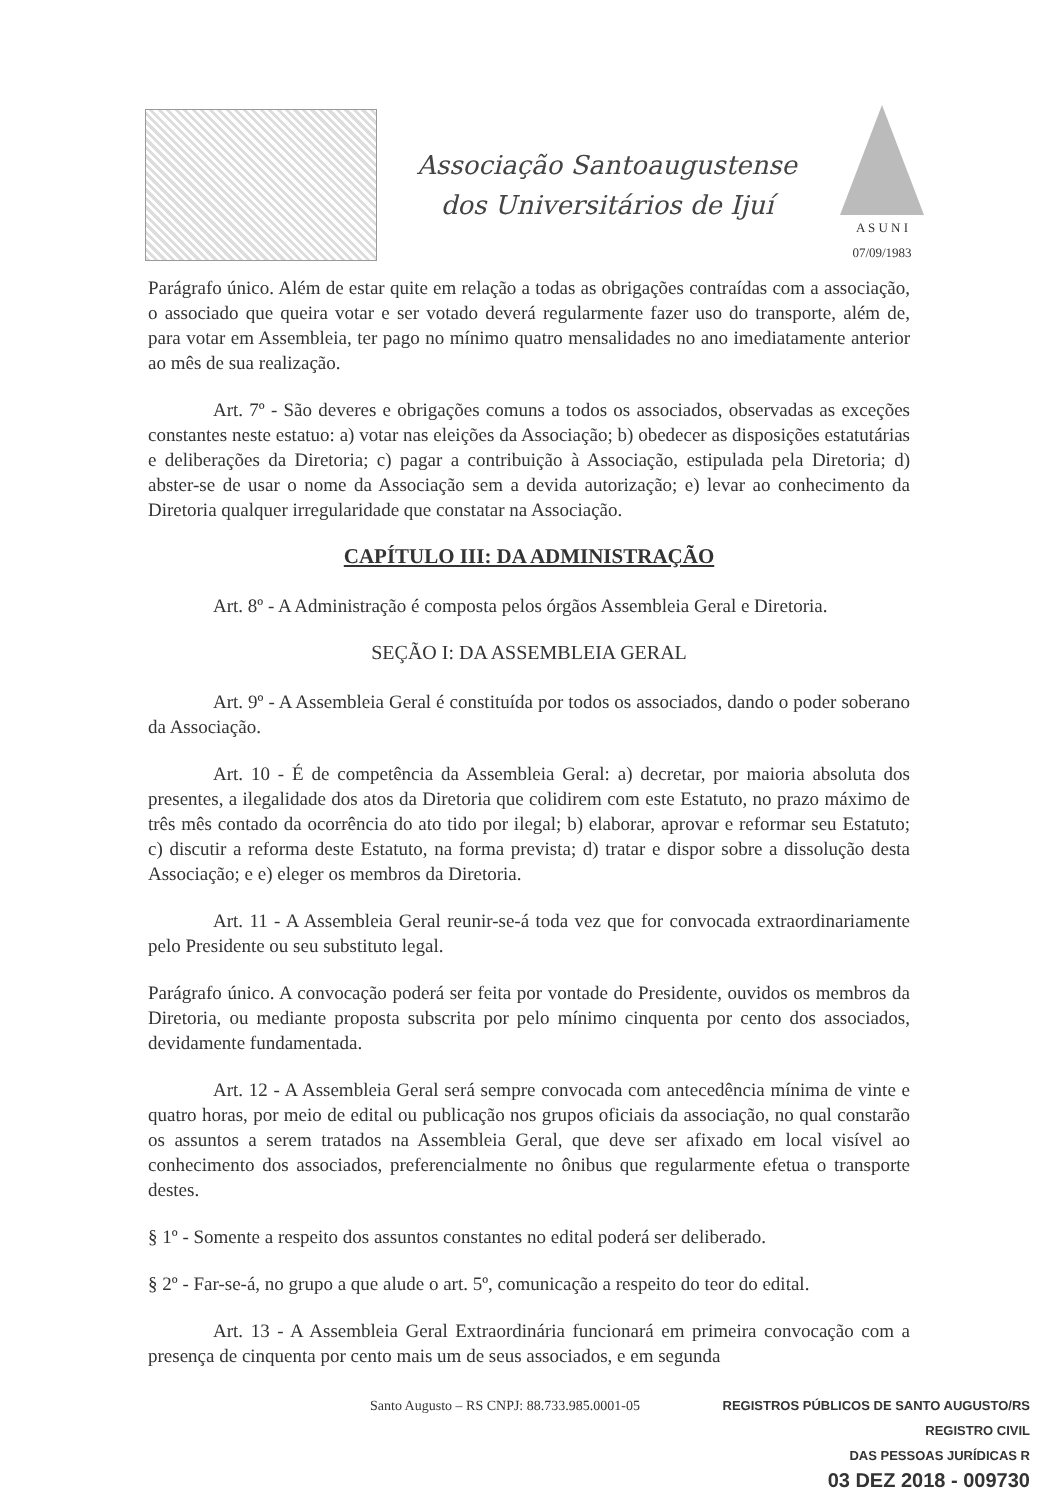Associação Santoaugustense
dos Universitários de Ijuí
A S U N I
07/09/1983
Parágrafo único. Além de estar quite em relação a todas as obrigações contraídas com a associação, o associado que queira votar e ser votado deverá regularmente fazer uso do transporte, além de, para votar em Assembleia, ter pago no mínimo quatro mensalidades no ano imediatamente anterior ao mês de sua realização.
Art. 7º - São deveres e obrigações comuns a todos os associados, observadas as exceções constantes neste estatuo: a) votar nas eleições da Associação; b) obedecer as disposições estatutárias e deliberações da Diretoria; c) pagar a contribuição à Associação, estipulada pela Diretoria; d) abster-se de usar o nome da Associação sem a devida autorização; e) levar ao conhecimento da Diretoria qualquer irregularidade que constatar na Associação.
CAPÍTULO III: DA ADMINISTRAÇÃO
Art. 8º - A Administração é composta pelos órgãos Assembleia Geral e Diretoria.
SEÇÃO I: DA ASSEMBLEIA GERAL
Art. 9º - A Assembleia Geral é constituída por todos os associados, dando o poder soberano da Associação.
Art. 10 - É de competência da Assembleia Geral: a) decretar, por maioria absoluta dos presentes, a ilegalidade dos atos da Diretoria que colidirem com este Estatuto, no prazo máximo de três mês contado da ocorrência do ato tido por ilegal; b) elaborar, aprovar e reformar seu Estatuto; c) discutir a reforma deste Estatuto, na forma prevista; d) tratar e dispor sobre a dissolução desta Associação; e e) eleger os membros da Diretoria.
Art. 11 - A Assembleia Geral reunir-se-á toda vez que for convocada extraordinariamente pelo Presidente ou seu substituto legal.
Parágrafo único. A convocação poderá ser feita por vontade do Presidente, ouvidos os membros da Diretoria, ou mediante proposta subscrita por pelo mínimo cinquenta por cento dos associados, devidamente fundamentada.
Art. 12 - A Assembleia Geral será sempre convocada com antecedência mínima de vinte e quatro horas, por meio de edital ou publicação nos grupos oficiais da associação, no qual constarão os assuntos a serem tratados na Assembleia Geral, que deve ser afixado em local visível ao conhecimento dos associados, preferencialmente no ônibus que regularmente efetua o transporte destes.
§ 1º - Somente a respeito dos assuntos constantes no edital poderá ser deliberado.
§ 2º - Far-se-á, no grupo a que alude o art. 5º, comunicação a respeito do teor do edital.
Art. 13 - A Assembleia Geral Extraordinária funcionará em primeira convocação com a presença de cinquenta por cento mais um de seus associados, e em segunda
Santo Augusto – RS CNPJ: 88.733.985.0001-05
REGISTROS PÚBLICOS DE SANTO AUGUSTO/RS
REGISTRO CIVIL
DAS PESSOAS JURÍDICAS R
03 DEZ 2018 - 009730